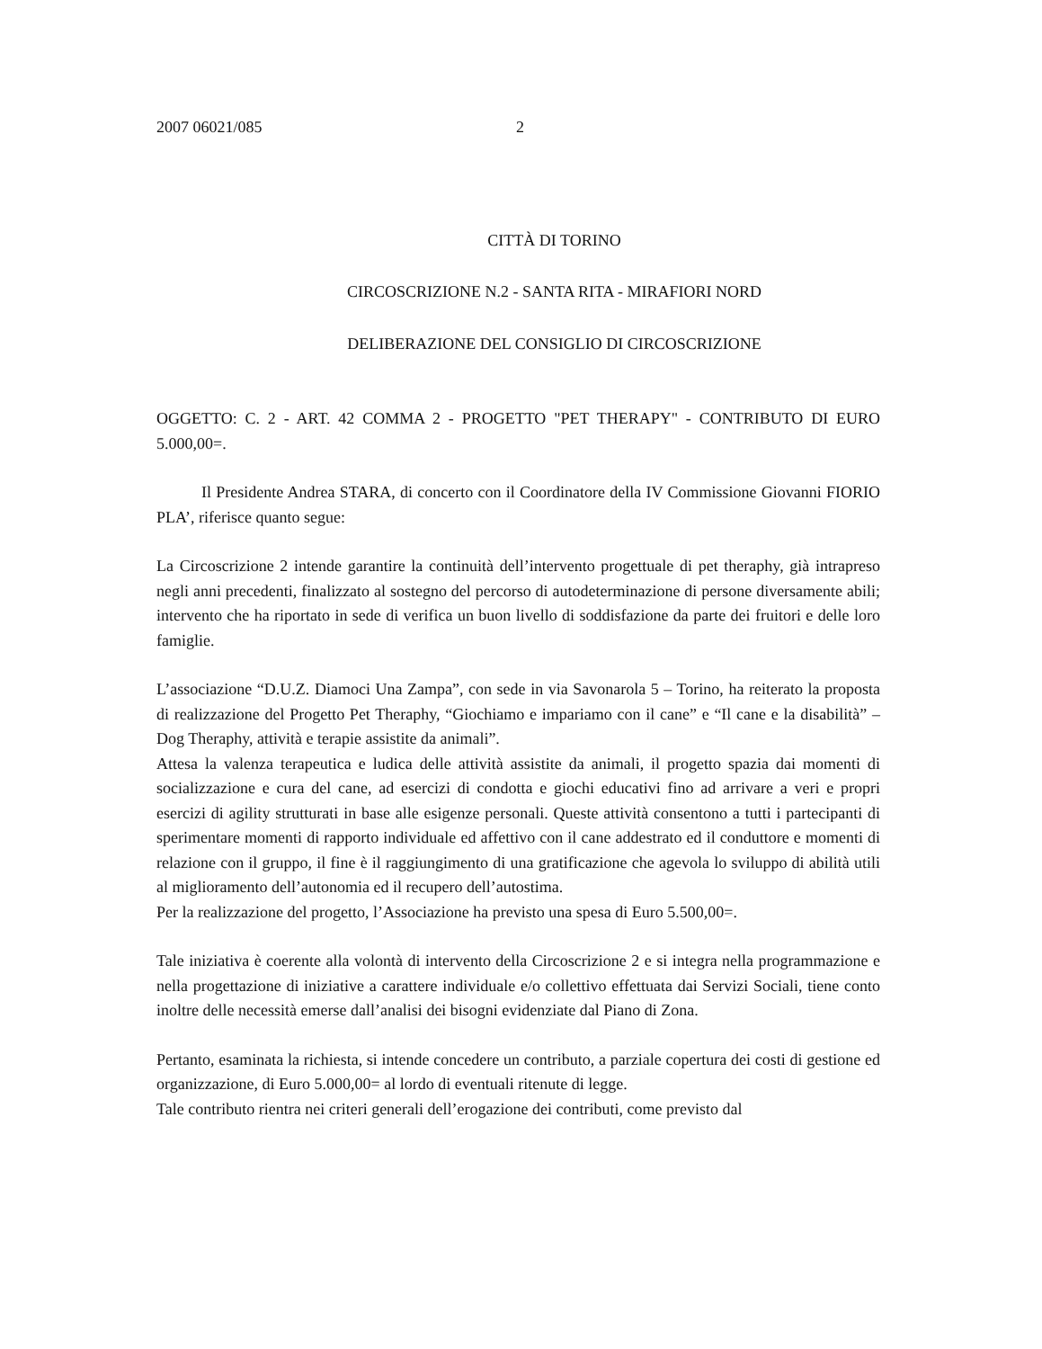2007 06021/085 2
CITTÀ DI TORINO
CIRCOSCRIZIONE N.2 - SANTA RITA - MIRAFIORI NORD
DELIBERAZIONE DEL CONSIGLIO DI CIRCOSCRIZIONE
OGGETTO: C. 2 - ART. 42 COMMA 2 - PROGETTO "PET THERAPY" - CONTRIBUTO DI EURO 5.000,00=.
Il Presidente Andrea STARA, di concerto con il Coordinatore della IV Commissione Giovanni FIORIO PLA’, riferisce quanto segue:
La Circoscrizione 2 intende garantire la continuità dell’intervento progettuale di pet theraphy, già intrapreso negli anni precedenti, finalizzato al sostegno del percorso di autodeterminazione di persone diversamente abili; intervento che ha riportato in sede di verifica un buon livello di soddisfazione da parte dei fruitori e delle loro famiglie.
L’associazione “D.U.Z. Diamoci Una Zampa”, con sede in via Savonarola 5 – Torino, ha reiterato la proposta di realizzazione del Progetto Pet Theraphy, “Giochiamo e impariamo con il cane” e “Il cane e la disabilità” – Dog Theraphy, attività e terapie assistite da animali”.
Attesa la valenza terapeutica e ludica delle attività assistite da animali, il progetto spazia dai momenti di socializzazione e cura del cane, ad esercizi di condotta e giochi educativi fino ad arrivare a veri e propri esercizi di agility strutturati in base alle esigenze personali. Queste attività consentono a tutti i partecipanti di sperimentare momenti di rapporto individuale ed affettivo con il cane addestrato ed il conduttore e momenti di relazione con il gruppo, il fine è il raggiungimento di una gratificazione che agevola lo sviluppo di abilità utili al miglioramento dell’autonomia ed il recupero dell’autostima.
Per la realizzazione del progetto, l’Associazione ha previsto una spesa di Euro 5.500,00=.
Tale iniziativa è coerente alla volontà di intervento della Circoscrizione 2 e si integra nella programmazione e nella progettazione di iniziative a carattere individuale e/o collettivo effettuata dai Servizi Sociali, tiene conto inoltre delle necessità emerse dall’analisi dei bisogni evidenziate dal Piano di Zona.
Pertanto, esaminata la richiesta, si intende concedere un contributo, a parziale copertura dei costi di gestione ed organizzazione, di Euro 5.000,00= al lordo di eventuali ritenute di legge.
Tale contributo rientra nei criteri generali dell’erogazione dei contributi, come previsto dal